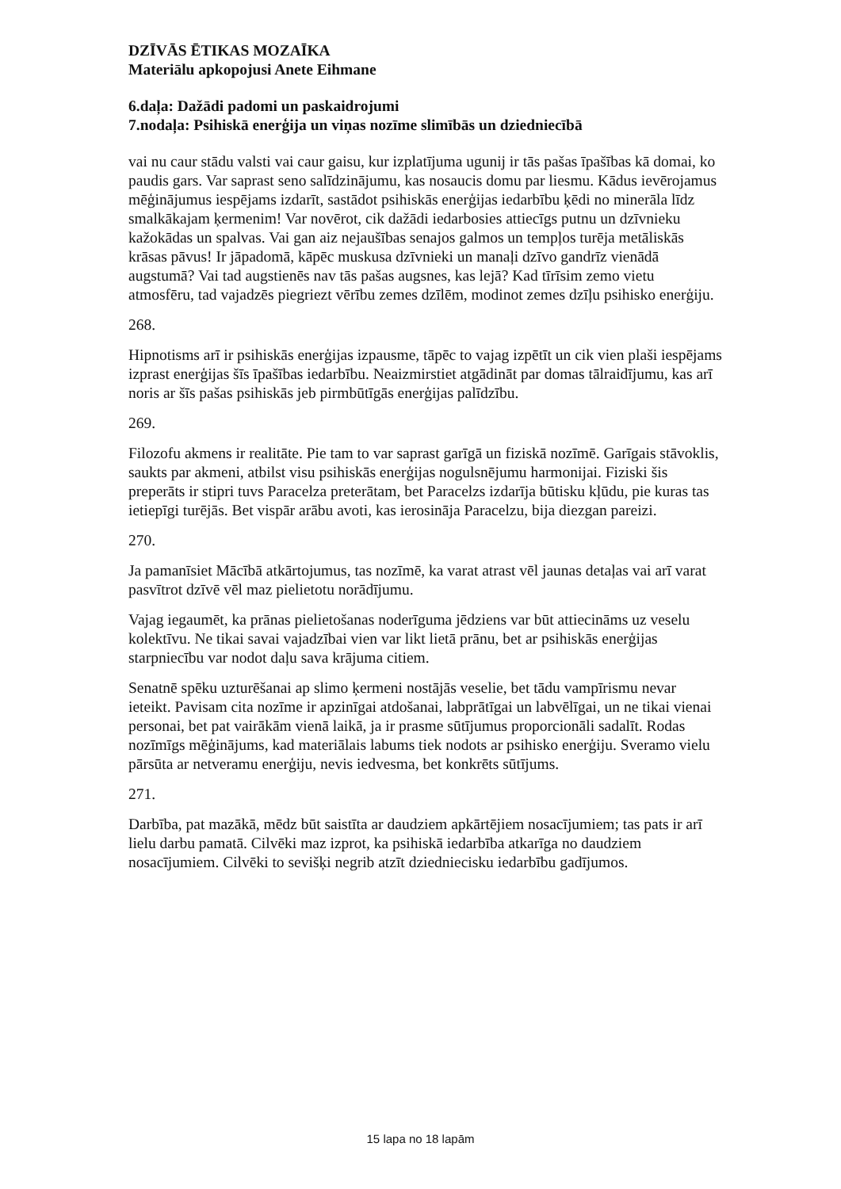DZĪVĀS ĒTIKAS MOZAĪKA
Materiālu apkopojusi Anete Eihmane
6.daļa: Dažādi padomi un paskaidrojumi
7.nodaļa: Psihiskā enerģija un viņas nozīme slimībās un dziedniecībā
vai nu caur stādu valsti vai caur gaisu, kur izplatījuma ugunij ir tās pašas īpašības kā domai, ko paudis gars. Var saprast seno salīdzinājumu, kas nosaucis domu par liesmu. Kādus ievērojamus mēģinājumus iespējams izdarīt, sastādot psihiskās enerģijas iedarbību ķēdi no minerāla līdz smalkākajam ķermenim! Var novērot, cik dažādi iedarbosies attiecīgs putnu un dzīvnieku kažokādas un spalvas. Vai gan aiz nejaušības senajos galmos un tempļos turēja metāliskās krāsas pāvus! Ir jāpadomā, kāpēc muskusa dzīvnieki un manaļi dzīvo gandrīz vienādā augstumā? Vai tad augstienēs nav tās pašas augsnes, kas lejā? Kad tīrīsim zemo vietu atmosfēru, tad vajadzēs piegriezt vērību zemes dzīlēm, modinot zemes dzīļu psihisko enerģiju.
268.
Hipnotisms arī ir psihiskās enerģijas izpausme, tāpēc to vajag izpētīt un cik vien plaši iespējams izprast enerģijas šīs īpašības iedarbību. Neaizmirstiet atgādināt par domas tālraidījumu, kas arī noris ar šīs pašas psihiskās jeb pirmbūtīgās enerģijas palīdzību.
269.
Filozofu akmens ir realitāte. Pie tam to var saprast garīgā un fiziskā nozīmē. Garīgais stāvoklis, saukts par akmeni, atbilst visu psihiskās enerģijas nogulsnējumu harmonijai. Fiziski šis preperāts ir stipri tuvs Paracelza preterātam, bet Paracelzs izdarīja būtisku kļūdu, pie kuras tas ietiepīgi turējās. Bet vispār arābu avoti, kas ierosināja Paracelzu, bija diezgan pareizi.
270.
Ja pamanīsiet Mācībā atkārtojumus, tas nozīmē, ka varat atrast vēl jaunas detaļas vai arī varat pasvītrot dzīvē vēl maz pielietotu norādījumu.
Vajag iegaumēt, ka prānas pielietošanas noderīguma jēdziens var būt attiecināms uz veselu kolektīvu. Ne tikai savai vajadzībai vien var likt lietā prānu, bet ar psihiskās enerģijas starpniecību var nodot daļu sava krājuma citiem.
Senatnē spēku uzturēšanai ap slimo ķermeni nostājās veselie, bet tādu vampīrismu nevar ieteikt. Pavisam cita nozīme ir apzinīgai atdošanai, labprātīgai un labvēlīgai, un ne tikai vienai personai, bet pat vairākām vienā laikā, ja ir prasme sūtījumus proporcionāli sadalīt. Rodas nozīmīgs mēģinājums, kad materiālais labums tiek nodots ar psihisko enerģiju. Sveramo vielu pārsūta ar netveramu enerģiju, nevis iedvesma, bet konkrēts sūtījums.
271.
Darbība, pat mazākā, mēdz būt saistīta ar daudziem apkārtējiem nosacījumiem; tas pats ir arī lielu darbu pamatā. Cilvēki maz izprot, ka psihiskā iedarbība atkarīga no daudziem nosacījumiem. Cilvēki to sevišķi negrib atzīt dziedniecisku iedarbību gadījumos.
15 lapa no 18 lapām